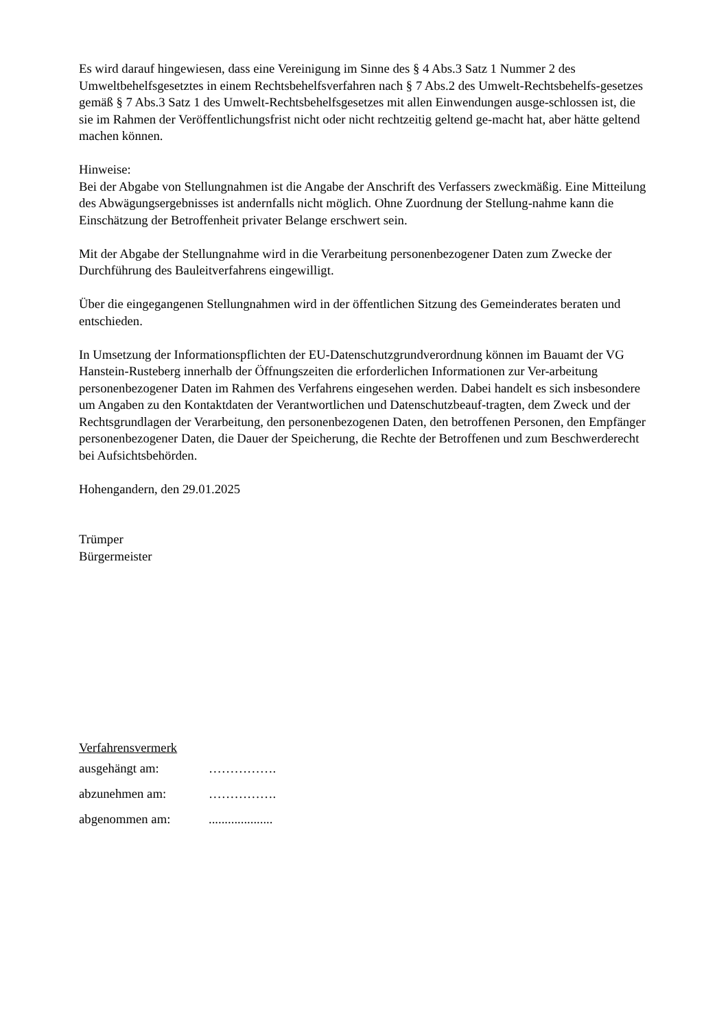Es wird darauf hingewiesen, dass eine Vereinigung im Sinne des § 4 Abs.3 Satz 1 Nummer 2 des Umweltbehelfsgesetztes in einem Rechtsbehelfsverfahren nach § 7 Abs.2 des Umwelt-Rechtsbehelfs-gesetzes gemäß § 7 Abs.3 Satz 1 des Umwelt-Rechtsbehelfsgesetzes mit allen Einwendungen ausge-schlossen ist, die sie im Rahmen der Veröffentlichungsfrist nicht oder nicht rechtzeitig geltend ge-macht hat, aber hätte geltend machen können.
Hinweise:
Bei der Abgabe von Stellungnahmen ist die Angabe der Anschrift des Verfassers zweckmäßig. Eine Mitteilung des Abwägungsergebnisses ist andernfalls nicht möglich. Ohne Zuordnung der Stellung-nahme kann die Einschätzung der Betroffenheit privater Belange erschwert sein.
Mit der Abgabe der Stellungnahme wird in die Verarbeitung personenbezogener Daten zum Zwecke der Durchführung des Bauleitverfahrens eingewilligt.
Über die eingegangenen Stellungnahmen wird in der öffentlichen Sitzung des Gemeinderates beraten und entschieden.
In Umsetzung der Informationspflichten der EU-Datenschutzgrundverordnung können im Bauamt der VG Hanstein-Rusteberg innerhalb der Öffnungszeiten die erforderlichen Informationen zur Ver-arbeitung personenbezogener Daten im Rahmen des Verfahrens eingesehen werden. Dabei handelt es sich insbesondere um Angaben zu den Kontaktdaten der Verantwortlichen und Datenschutzbeauf-tragten, dem Zweck und der Rechtsgrundlagen der Verarbeitung, den personenbezogenen Daten, den betroffenen Personen, den Empfänger personenbezogener Daten, die Dauer der Speicherung, die Rechte der Betroffenen und zum Beschwerderecht bei Aufsichtsbehörden.
Hohengandern, den 29.01.2025
Trümper
Bürgermeister
Verfahrensvermerk
ausgehängt am: …………….
abzunehmen am: …………….
abgenommen am: ....................